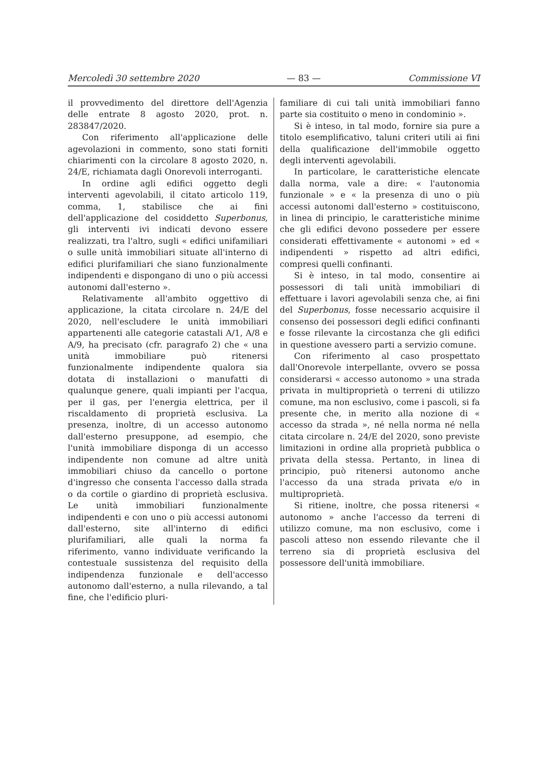Mercoledì 30 settembre 2020 — 83 — Commissione VI
il provvedimento del direttore dell'Agenzia delle entrate 8 agosto 2020, prot. n. 283847/2020.
Con riferimento all'applicazione delle agevolazioni in commento, sono stati forniti chiarimenti con la circolare 8 agosto 2020, n. 24/E, richiamata dagli Onorevoli interroganti.
In ordine agli edifici oggetto degli interventi agevolabili, il citato articolo 119, comma, 1, stabilisce che ai fini dell'applicazione del cosiddetto Superbonus, gli interventi ivi indicati devono essere realizzati, tra l'altro, sugli « edifici unifamiliari o sulle unità immobiliari situate all'interno di edifici plurifamiliari che siano funzionalmente indipendenti e dispongano di uno o più accessi autonomi dall'esterno ».
Relativamente all'ambito oggettivo di applicazione, la citata circolare n. 24/E del 2020, nell'escludere le unità immobiliari appartenenti alle categorie catastali A/1, A/8 e A/9, ha precisato (cfr. paragrafo 2) che « una unità immobiliare può ritenersi funzionalmente indipendente qualora sia dotata di installazioni o manufatti di qualunque genere, quali impianti per l'acqua, per il gas, per l'energia elettrica, per il riscaldamento di proprietà esclusiva. La presenza, inoltre, di un accesso autonomo dall'esterno presuppone, ad esempio, che l'unità immobiliare disponga di un accesso indipendente non comune ad altre unità immobiliari chiuso da cancello o portone d'ingresso che consenta l'accesso dalla strada o da cortile o giardino di proprietà esclusiva. Le unità immobiliari funzionalmente indipendenti e con uno o più accessi autonomi dall'esterno, site all'interno di edifici plurifamiliari, alle quali la norma fa riferimento, vanno individuate verificando la contestuale sussistenza del requisito della indipendenza funzionale e dell'accesso autonomo dall'esterno, a nulla rilevando, a tal fine, che l'edificio pluri-
familiare di cui tali unità immobiliari fanno parte sia costituito o meno in condominio ».
Si è inteso, in tal modo, fornire sia pure a titolo esemplificativo, taluni criteri utili ai fini della qualificazione dell'immobile oggetto degli interventi agevolabili.
In particolare, le caratteristiche elencate dalla norma, vale a dire: « l'autonomia funzionale » e « la presenza di uno o più accessi autonomi dall'esterno » costituiscono, in linea di principio, le caratteristiche minime che gli edifici devono possedere per essere considerati effettivamente « autonomi » ed « indipendenti » rispetto ad altri edifici, compresi quelli confinanti.
Si è inteso, in tal modo, consentire ai possessori di tali unità immobiliari di effettuare i lavori agevolabili senza che, ai fini del Superbonus, fosse necessario acquisire il consenso dei possessori degli edifici confinanti e fosse rilevante la circostanza che gli edifici in questione avessero parti a servizio comune.
Con riferimento al caso prospettato dall'Onorevole interpellante, ovvero se possa considerarsi « accesso autonomo » una strada privata in multiproprietà o terreni di utilizzo comune, ma non esclusivo, come i pascoli, si fa presente che, in merito alla nozione di « accesso da strada », né nella norma né nella citata circolare n. 24/E del 2020, sono previste limitazioni in ordine alla proprietà pubblica o privata della stessa. Pertanto, in linea di principio, può ritenersi autonomo anche l'accesso da una strada privata e/o in multiproprietà.
Si ritiene, inoltre, che possa ritenersi « autonomo » anche l'accesso da terreni di utilizzo comune, ma non esclusivo, come i pascoli atteso non essendo rilevante che il terreno sia di proprietà esclusiva del possessore dell'unità immobiliare.